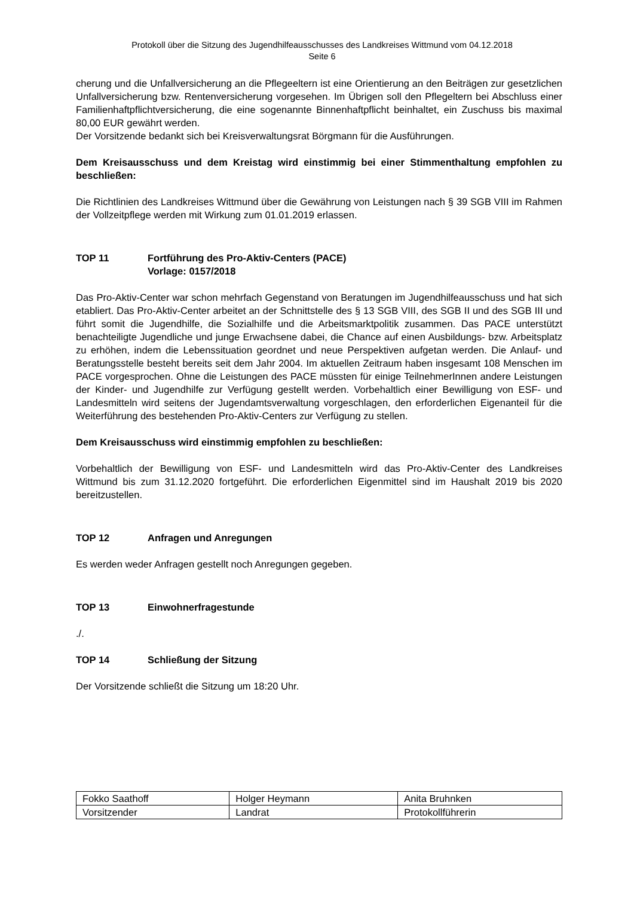Protokoll über die Sitzung des Jugendhilfeausschusses des Landkreises Wittmund vom 04.12.2018
Seite 6
cherung und die Unfallversicherung an die Pflegeeltern ist eine Orientierung an den Beiträgen zur gesetzlichen Unfallversicherung bzw. Rentenversicherung vorgesehen. Im Übrigen soll den Pflegeltern bei Abschluss einer Familienhaftpflichtversicherung, die eine sogenannte Binnenhaftpflicht beinhaltet, ein Zuschuss bis maximal 80,00 EUR gewährt werden.
Der Vorsitzende bedankt sich bei Kreisverwaltungsrat Börgmann für die Ausführungen.
Dem Kreisausschuss und dem Kreistag wird einstimmig bei einer Stimmenthaltung empfohlen zu beschließen:
Die Richtlinien des Landkreises Wittmund über die Gewährung von Leistungen nach § 39 SGB VIII im Rahmen der Vollzeitpflege werden mit Wirkung zum 01.01.2019 erlassen.
TOP 11 Fortführung des Pro-Aktiv-Centers (PACE)
Vorlage: 0157/2018
Das Pro-Aktiv-Center war schon mehrfach Gegenstand von Beratungen im Jugendhilfeausschuss und hat sich etabliert. Das Pro-Aktiv-Center arbeitet an der Schnittstelle des § 13 SGB VIII, des SGB II und des SGB III und führt somit die Jugendhilfe, die Sozialhilfe und die Arbeitsmarktpolitik zusammen. Das PACE unterstützt benachteiligte Jugendliche und junge Erwachsene dabei, die Chance auf einen Ausbildungs- bzw. Arbeitsplatz zu erhöhen, indem die Lebenssituation geordnet und neue Perspektiven aufgetan werden. Die Anlauf- und Beratungsstelle besteht bereits seit dem Jahr 2004. Im aktuellen Zeitraum haben insgesamt 108 Menschen im PACE vorgesprochen. Ohne die Leistungen des PACE müssten für einige TeilnehmerInnen andere Leistungen der Kinder- und Jugendhilfe zur Verfügung gestellt werden. Vorbehaltlich einer Bewilligung von ESF- und Landesmitteln wird seitens der Jugendamtsverwaltung vorgeschlagen, den erforderlichen Eigenanteil für die Weiterführung des bestehenden Pro-Aktiv-Centers zur Verfügung zu stellen.
Dem Kreisausschuss wird einstimmig empfohlen zu beschließen:
Vorbehaltlich der Bewilligung von ESF- und Landesmitteln wird das Pro-Aktiv-Center des Landkreises Wittmund bis zum 31.12.2020 fortgeführt. Die erforderlichen Eigenmittel sind im Haushalt 2019 bis 2020 bereitzustellen.
TOP 12 Anfragen und Anregungen
Es werden weder Anfragen gestellt noch Anregungen gegeben.
TOP 13 Einwohnerfragestunde
./.
TOP 14 Schließung der Sitzung
Der Vorsitzende schließt die Sitzung um 18:20 Uhr.
| Fokko Saathoff | Holger Heymann | Anita Bruhnken |
| Vorsitzender | Landrat | Protokollführerin |